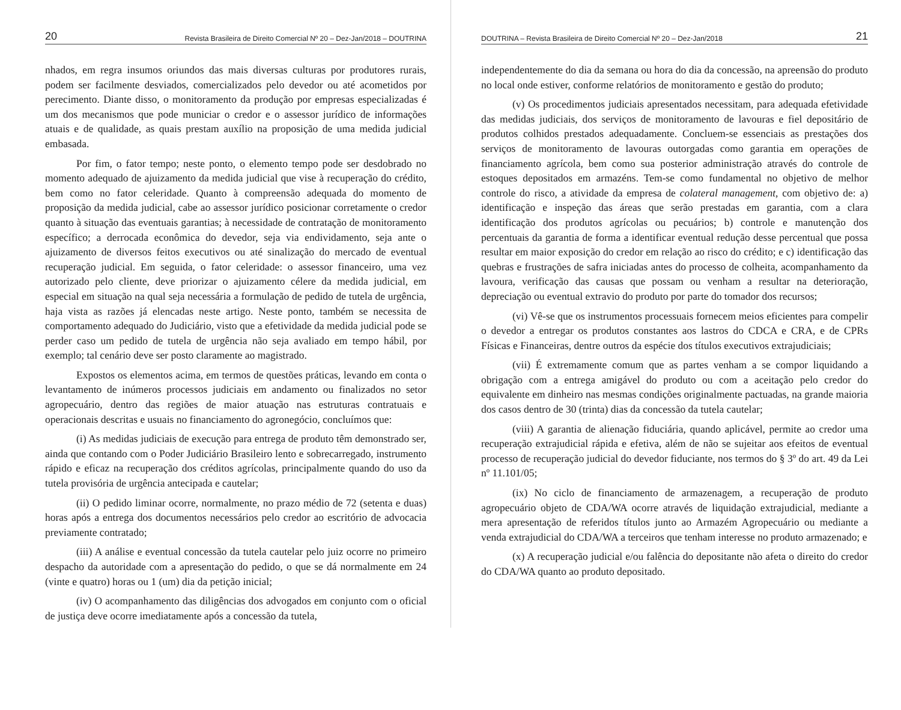20 Revista Brasileira de Direito Comercial Nº 20 – Dez-Jan/2018 – DOUTRINA
nhados, em regra insumos oriundos das mais diversas culturas por produtores rurais, podem ser facilmente desviados, comercializados pelo devedor ou até acometidos por perecimento. Diante disso, o monitoramento da produção por empresas especializadas é um dos mecanismos que pode municiar o credor e o assessor jurídico de informações atuais e de qualidade, as quais prestam auxílio na proposição de uma medida judicial embasada.
Por fim, o fator tempo; neste ponto, o elemento tempo pode ser desdobrado no momento adequado de ajuizamento da medida judicial que vise à recuperação do crédito, bem como no fator celeridade. Quanto à compreensão adequada do momento de proposição da medida judicial, cabe ao assessor jurídico posicionar corretamente o credor quanto à situação das eventuais garantias; à necessidade de contratação de monitoramento específico; a derrocada econômica do devedor, seja via endividamento, seja ante o ajuizamento de diversos feitos executivos ou até sinalização do mercado de eventual recuperação judicial. Em seguida, o fator celeridade: o assessor financeiro, uma vez autorizado pelo cliente, deve priorizar o ajuizamento célere da medida judicial, em especial em situação na qual seja necessária a formulação de pedido de tutela de urgência, haja vista as razões já elencadas neste artigo. Neste ponto, também se necessita de comportamento adequado do Judiciário, visto que a efetividade da medida judicial pode se perder caso um pedido de tutela de urgência não seja avaliado em tempo hábil, por exemplo; tal cenário deve ser posto claramente ao magistrado.
Expostos os elementos acima, em termos de questões práticas, levando em conta o levantamento de inúmeros processos judiciais em andamento ou finalizados no setor agropecuário, dentro das regiões de maior atuação nas estruturas contratuais e operacionais descritas e usuais no financiamento do agronegócio, concluímos que:
(i) As medidas judiciais de execução para entrega de produto têm demonstrado ser, ainda que contando com o Poder Judiciário Brasileiro lento e sobrecarregado, instrumento rápido e eficaz na recuperação dos créditos agrícolas, principalmente quando do uso da tutela provisória de urgência antecipada e cautelar;
(ii) O pedido liminar ocorre, normalmente, no prazo médio de 72 (setenta e duas) horas após a entrega dos documentos necessários pelo credor ao escritório de advocacia previamente contratado;
(iii) A análise e eventual concessão da tutela cautelar pelo juiz ocorre no primeiro despacho da autoridade com a apresentação do pedido, o que se dá normalmente em 24 (vinte e quatro) horas ou 1 (um) dia da petição inicial;
(iv) O acompanhamento das diligências dos advogados em conjunto com o oficial de justiça deve ocorre imediatamente após a concessão da tutela,
DOUTRINA – Revista Brasileira de Direito Comercial Nº 20 – Dez-Jan/2018 21
independentemente do dia da semana ou hora do dia da concessão, na apreensão do produto no local onde estiver, conforme relatórios de monitoramento e gestão do produto;
(v) Os procedimentos judiciais apresentados necessitam, para adequada efetividade das medidas judiciais, dos serviços de monitoramento de lavouras e fiel depositário de produtos colhidos prestados adequadamente. Concluem-se essenciais as prestações dos serviços de monitoramento de lavouras outorgadas como garantia em operações de financiamento agrícola, bem como sua posterior administração através do controle de estoques depositados em armazéns. Tem-se como fundamental no objetivo de melhor controle do risco, a atividade da empresa de colateral management, com objetivo de: a) identificação e inspeção das áreas que serão prestadas em garantia, com a clara identificação dos produtos agrícolas ou pecuários; b) controle e manutenção dos percentuais da garantia de forma a identificar eventual redução desse percentual que possa resultar em maior exposição do credor em relação ao risco do crédito; e c) identificação das quebras e frustrações de safra iniciadas antes do processo de colheita, acompanhamento da lavoura, verificação das causas que possam ou venham a resultar na deterioração, depreciação ou eventual extravio do produto por parte do tomador dos recursos;
(vi) Vê-se que os instrumentos processuais fornecem meios eficientes para compelir o devedor a entregar os produtos constantes aos lastros do CDCA e CRA, e de CPRs Físicas e Financeiras, dentre outros da espécie dos títulos executivos extrajudiciais;
(vii) É extremamente comum que as partes venham a se compor liquidando a obrigação com a entrega amigável do produto ou com a aceitação pelo credor do equivalente em dinheiro nas mesmas condições originalmente pactuadas, na grande maioria dos casos dentro de 30 (trinta) dias da concessão da tutela cautelar;
(viii) A garantia de alienação fiduciária, quando aplicável, permite ao credor uma recuperação extrajudicial rápida e efetiva, além de não se sujeitar aos efeitos de eventual processo de recuperação judicial do devedor fiduciante, nos termos do § 3º do art. 49 da Lei nº 11.101/05;
(ix) No ciclo de financiamento de armazenagem, a recuperação de produto agropecuário objeto de CDA/WA ocorre através de liquidação extrajudicial, mediante a mera apresentação de referidos títulos junto ao Armazém Agropecuário ou mediante a venda extrajudicial do CDA/WA a terceiros que tenham interesse no produto armazenado; e
(x) A recuperação judicial e/ou falência do depositante não afeta o direito do credor do CDA/WA quanto ao produto depositado.